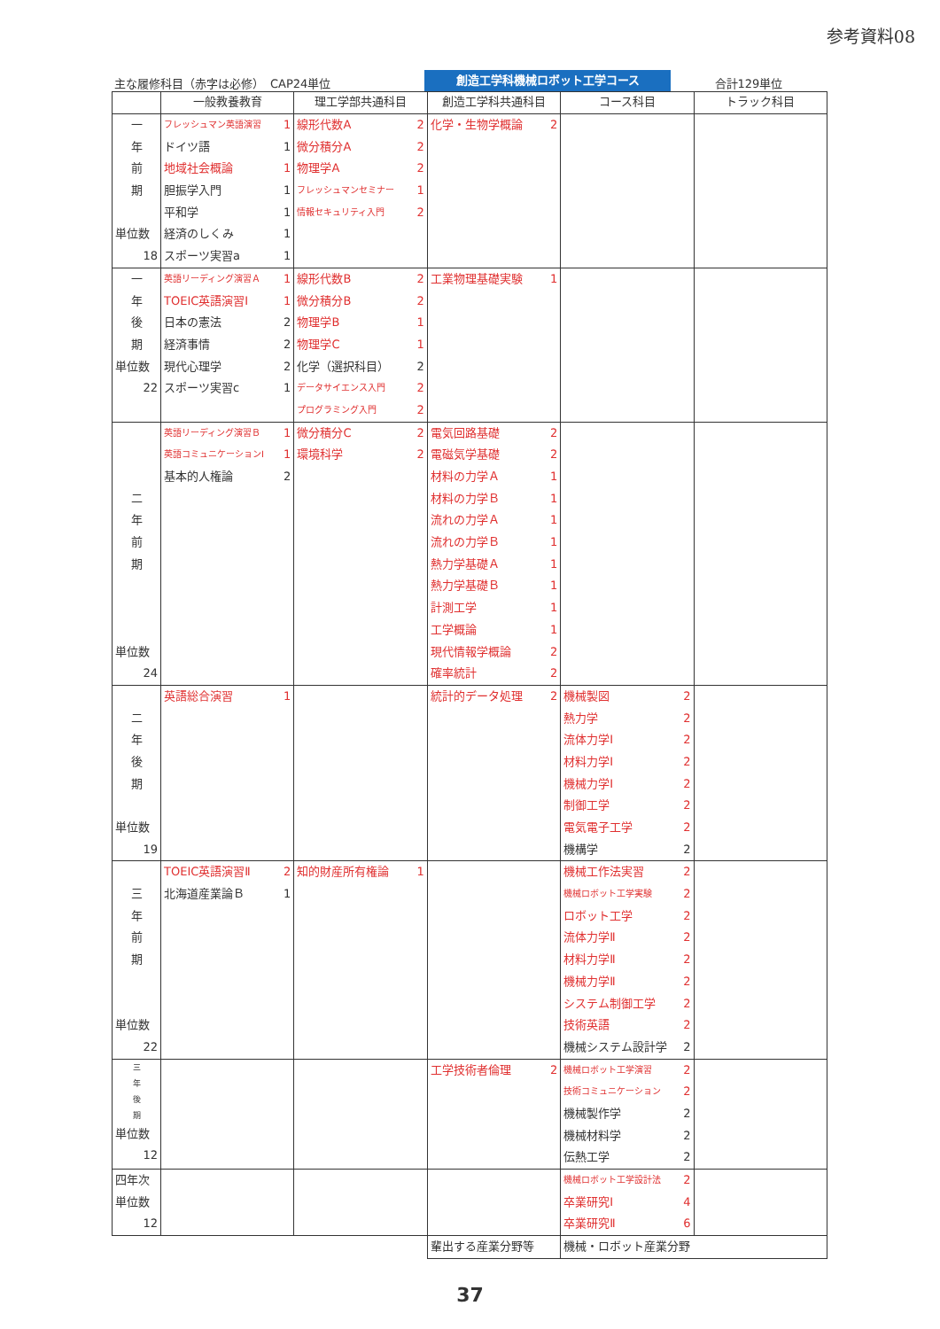参考資料08
主な履修科目（赤字は必修）　CAP24単位
創造工学科機械ロボット工学コース
合計129単位
| | 一般教養教育 | 理工学部共通科目 | 創造工学科共通科目 | コース科目 | トラック科目 |
| --- | --- | --- | --- | --- | --- |
| 一 年 前 期 単位数 18 | フレッシュマン英語演習 1 ドイツ語 1 地域社会概論 1 胆振学入門 1 平和学 1 経済のしくみ 1 スポーツ実習a 1 | 線形代数A 2 微分積分A 2 物理学A 2 フレッシュマンセミナー 1 情報セキュリティ入門 2 | 化学・生物学概論 2 | | |
| 一 年 後 期 単位数 22 | 英語リーディング演習Ａ 1 TOEIC英語演習Ⅰ 1 日本の憲法 2 経済事情 2 現代心理学 2 スポーツ実習c 1 | 線形代数B 2 微分積分B 2 物理学B 1 物理学C 1 化学（選択科目） 2 データサイエンス入門 2 プログラミング入門 2 | 工業物理基礎実験 1 | | |
| 二 年 前 期 単位数 24 | 英語リーディング演習Ｂ 1 英語コミュニケーションⅠ 1 基本的人権論 2 | 微分積分C 2 環境科学 2 | 電気回路基礎 2 電磁気学基礎 2 材料の力学Ａ 1 材料の力学Ｂ 1 流れの力学Ａ 1 流れの力学Ｂ 1 熱力学基礎Ａ 1 熱力学基礎Ｂ 1 計測工学 1 工学概論 1 現代情報学概論 2 確率統計 2 | | |
| 二 年 後 期 単位数 19 | 英語総合演習 1 | | 統計的データ処理 2 | 機械製図 2 熱力学 2 流体力学Ⅰ 2 材料力学Ⅰ 2 機械力学Ⅰ 2 制御工学 2 電気電子工学 2 機構学 2 | |
| 三 年 前 期 単位数 22 | TOEIC英語演習Ⅱ 2 北海道産業論Ｂ 1 | 知的財産所有権論 1 | | 機械工作法実習 2 機械ロボット工学実験 2 ロボット工学 2 流体力学Ⅱ 2 材料力学Ⅱ 2 機械力学Ⅱ 2 システム制御工学 2 技術英語 2 機械システム設計学 2 | |
| 三 年 後 期 単位数 12 | | | 工学技術者倫理 2 | 機械ロボット工学演習 2 技術コミュニケーション 2 機械製作学 2 機械材料学 2 伝熱工学 2 | |
| 四年次 単位数 12 | | | | 機械ロボット工学設計法 2 卒業研究Ⅰ 4 卒業研究Ⅱ 6 | |
| | | | 輩出する産業分野等 | 機械・ロボット産業分野 | |
37